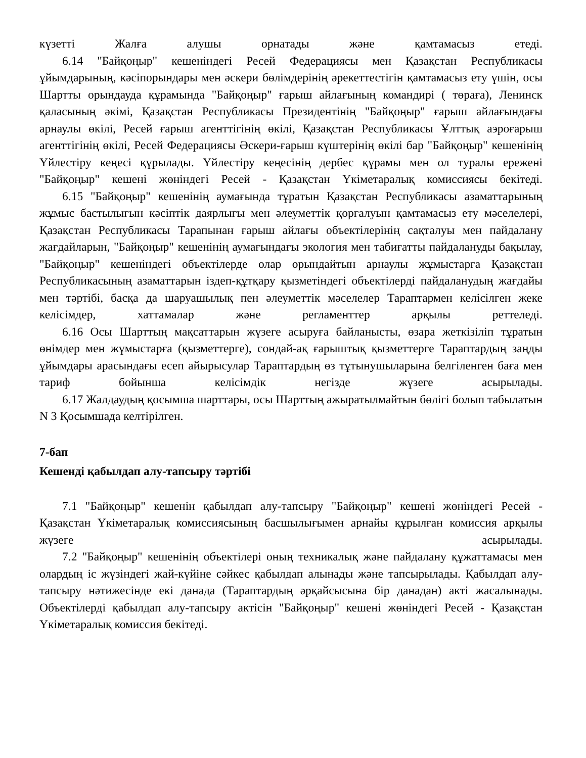күзетті Жалға алушы орнатады және қамтамасыз етеді.
6.14 "Байқоңыр" кешеніндегі Ресей Федерациясы мен Қазақстан Республикасы ұйымдарының, кәсіпорындары мен әскери бөлімдерінің әрекеттестігін қамтамасыз ету үшін, осы Шартты орындауда құрамында "Байқоңыр" ғарыш айлағының командирі ( төраға), Ленинск қаласының әкімі, Қазақстан Республикасы Президентінің "Байқоңыр" ғарыш айлағындағы арнаулы өкілі, Ресей ғарыш агенттігінің өкілі, Қазақстан Республикасы Ұлттық аэроғарыш агенттігінің өкілі, Ресей Федерациясы Әскери-ғарыш күштерінің өкілі бар "Байқоңыр" кешенінің Үйлестіру кеңесі құрылады. Үйлестіру кеңесінің дербес құрамы мен ол туралы ережені "Байқоңыр" кешені жөніндегі Ресей - Қазақстан Үкіметаралық комиссиясы бекітеді.
6.15 "Байқоңыр" кешенінің аумағында тұратын Қазақстан Республикасы азаматтарының жұмыс бастылығын кәсіптік даярлығы мен әлеуметтік қорғалуын қамтамасыз ету мәселелері, Қазақстан Республикасы Тарапынан ғарыш айлағы объектілерінің сақталуы мен пайдалану жағдайларын, "Байқоңыр" кешенінің аумағындағы экология мен табиғатты пайдалануды бақылау, "Байқоңыр" кешеніндегі объектілерде олар орындайтын арнаулы жұмыстарға Қазақстан Республикасының азаматтарын іздеп-құтқару қызметіндегі объектілерді пайдаланудың жағдайы мен тәртібі, басқа да шаруашылық пен әлеуметтік мәселелер Тараптармен келісілген жеке келісімдер, хаттамалар және регламенттер арқылы реттеледі.
6.16 Осы Шарттың мақсаттарын жүзеге асыруға байланысты, өзара жеткізіліп тұратын өнімдер мен жұмыстарға (қызметтерге), сондай-ақ ғарыштық қызметтерге Тараптардың заңды ұйымдары арасындағы есеп айырысулар Тараптардың өз тұтынушыларына белгіленген баға мен тариф бойынша келісімдік негізде жүзеге асырылады.
6.17 Жалдаудың қосымша шарттары, осы Шарттың ажыратылмайтын бөлігі болып табылатын N 3 Қосымшада келтірілген.
7-бап
Кешенді қабылдап алу-тапсыру тәртібі
7.1 "Байқоңыр" кешенін қабылдап алу-тапсыру "Байқоңыр" кешені жөніндегі Ресей - Қазақстан Үкіметаралық комиссиясының басшылығымен арнайы құрылған комиссия арқылы жүзеге асырылады.
7.2 "Байқоңыр" кешенінің объектілері оның техникалық және пайдалану құжаттамасы мен олардың іс жүзіндегі жай-күйіне сәйкес қабылдап алынады және тапсырылады. Қабылдап алу-тапсыру нәтижесінде екі данада (Тараптардың әрқайсысына бір данадан) акті жасалынады. Объектілерді қабылдап алу-тапсыру актісін "Байқоңыр" кешені жөніндегі Ресей - Қазақстан Үкіметаралық комиссия бекітеді.